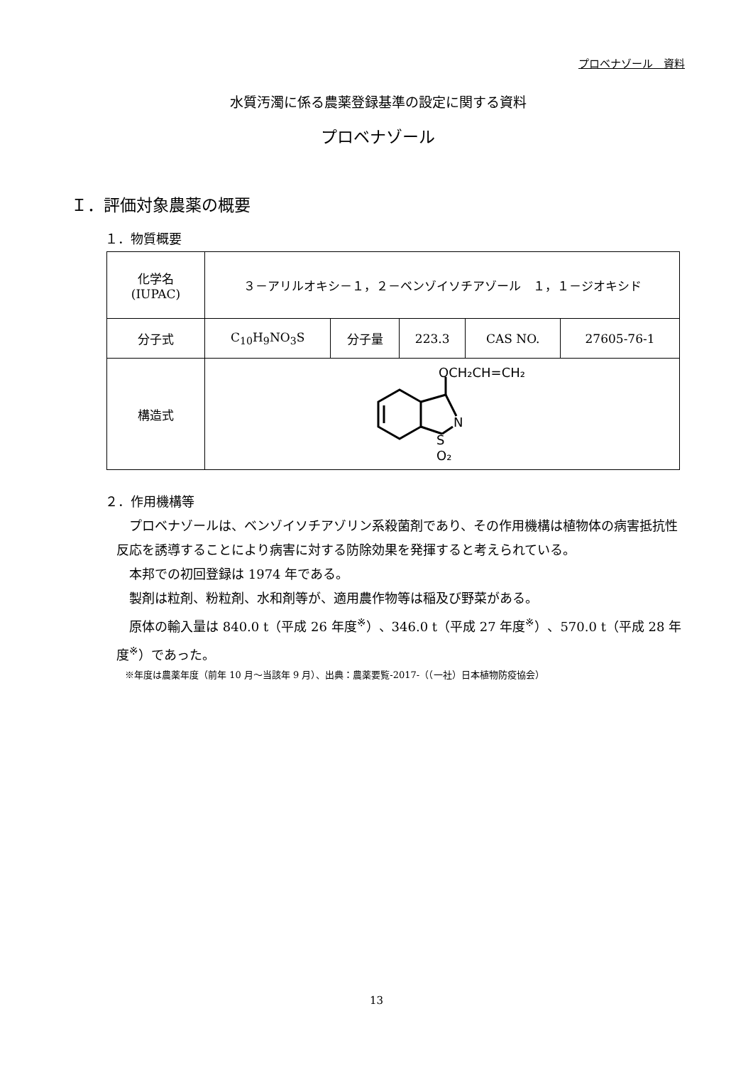プロベナゾール　資料
水質汚濁に係る農薬登録基準の設定に関する資料
プロベナゾール
Ｉ．評価対象農薬の概要
１．物質概要
| 化学名 (IUPAC) | ３－アリルオキシ－１，２－ベンゾイソチアゾール １，１－ジオキシド | | | | |
| 分子式 | C<sub>10</sub>H<sub>9</sub>NO<sub>3</sub>S | 分子量 | 223.3 | CAS NO. | 27605-76-1 |
| 構造式 | OCH₂CH=CH₂ N S O₂ | | | | |
２．作用機構等
　プロベナゾールは、ベンゾイソチアゾリン系殺菌剤であり、その作用機構は植物体の病害抵抗性反応を誘導することにより病害に対する防除効果を発揮すると考えられている。
　本邦での初回登録は 1974 年である。
　製剤は粒剤、粉粒剤、水和剤等が、適用農作物等は稲及び野菜がある。
　原体の輸入量は 840.0 t（平成 26 年度<sup>※</sup>）、346.0 t（平成 27 年度<sup>※</sup>）、570.0 t（平成 28 年度<sup>※</sup>）であった。
※年度は農薬年度（前年 10 月～当該年 9 月）、出典：農薬要覧-2017-（（一社）日本植物防疫協会）
13